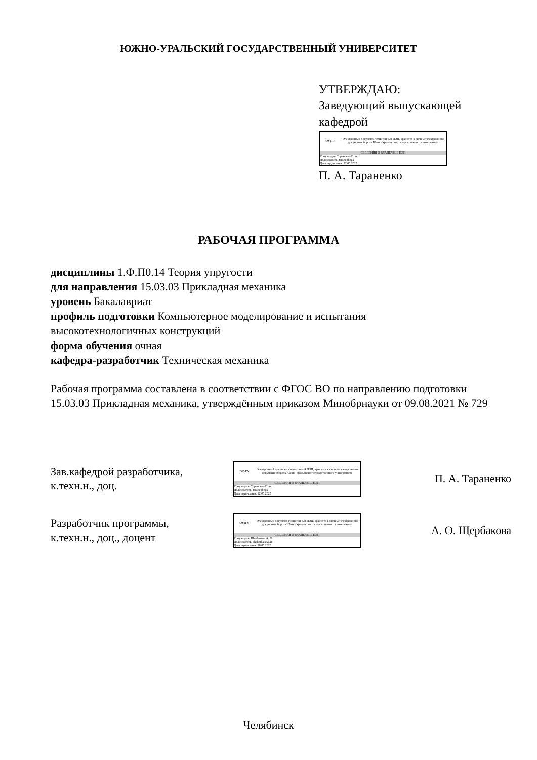ЮЖНО-УРАЛЬСКИЙ ГОСУДАРСТВЕННЫЙ УНИВЕРСИТЕТ
УТВЕРЖДАЮ:
Заведующий выпускающей
кафедрой
ЮУрГУ
Электронный документ, подписанный ПЭП, хранится в системе электронного документооборота Южно-Уральского государственного университета
СВЕДЕНИЯ О ВЛАДЕЛЬЦЕ ПЭП
Кому выдан: Тараненко П. А.
Пользователь: taranenkopa
Дата подписания: 22.05.2025
П. А. Тараненко
РАБОЧАЯ ПРОГРАММА
дисциплины 1.Ф.П0.14 Теория упругости
для направления 15.03.03 Прикладная механика
уровень Бакалавриат
профиль подготовки Компьютерное моделирование и испытания высокотехнологичных конструкций
форма обучения очная
кафедра-разработчик Техническая механика
Рабочая программа составлена в соответствии с ФГОС ВО по направлению подготовки 15.03.03 Прикладная механика, утверждённым приказом Минобрнауки от 09.08.2021 № 729
Зав.кафедрой разработчика,
к.техн.н., доц.
ЮУрГУ
Электронный документ, подписанный ПЭП, хранится в системе электронного документооборота Южно-Уральского государственного университета
СВЕДЕНИЯ О ВЛАДЕЛЬЦЕ ПЭП
Кому выдан: Тараненко П. А.
Пользователь: taranenkopa
Дата подписания: 22.05.2025
П. А. Тараненко
Разработчик программы,
к.техн.н., доц., доцент
ЮУрГУ
Электронный документ, подписанный ПЭП, хранится в системе электронного документооборота Южно-Уральского государственного университета
СВЕДЕНИЯ О ВЛАДЕЛЬЦЕ ПЭП
Кому выдан: Щербакова А. О.
Пользователь: shcherbakovaao
Дата подписания: 20.05.2025
А. О. Щербакова
Челябинск